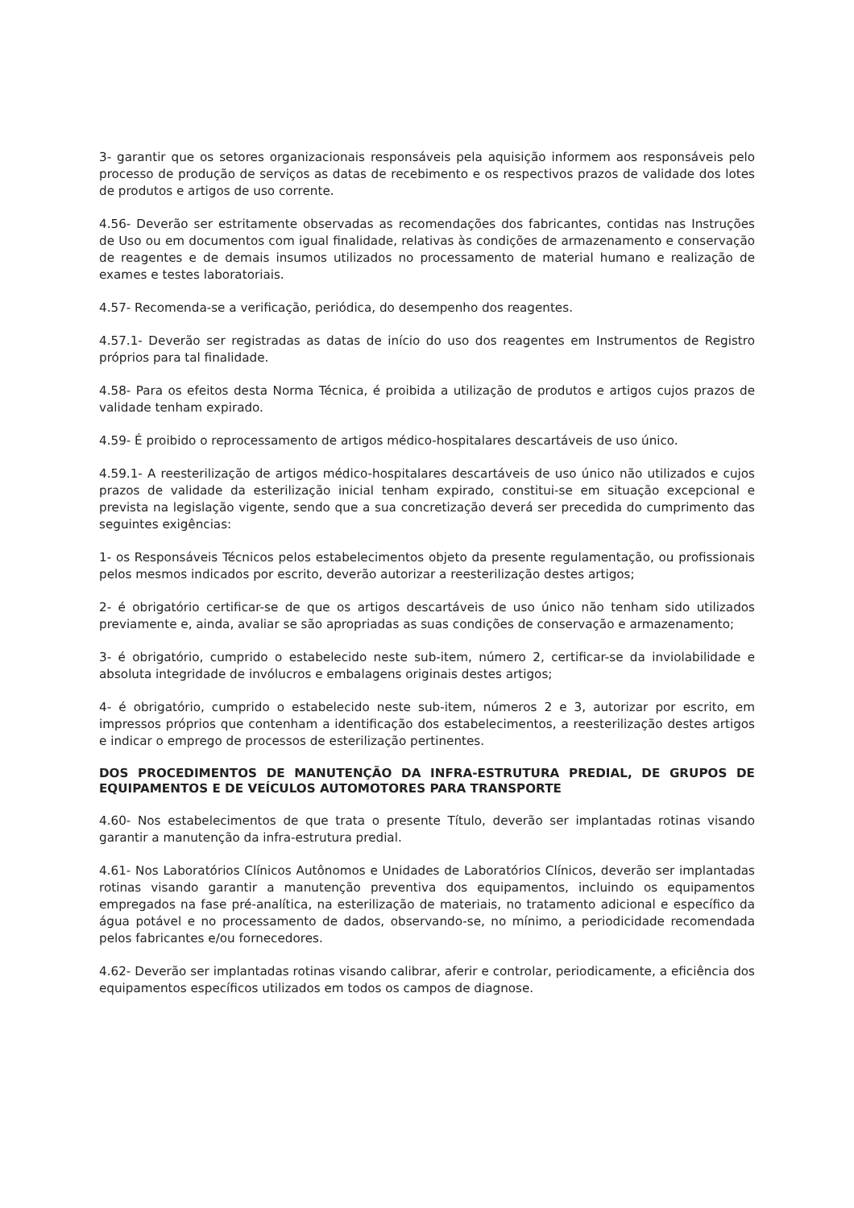3- garantir que os setores organizacionais responsáveis pela aquisição informem aos responsáveis pelo processo de produção de serviços as datas de recebimento e os respectivos prazos de validade dos lotes de produtos e artigos de uso corrente.
4.56- Deverão ser estritamente observadas as recomendações dos fabricantes, contidas nas Instruções de Uso ou em documentos com igual finalidade, relativas às condições de armazenamento e conservação de reagentes e de demais insumos utilizados no processamento de material humano e realização de exames e testes laboratoriais.
4.57- Recomenda-se a verificação, periódica, do desempenho dos reagentes.
4.57.1- Deverão ser registradas as datas de início do uso dos reagentes em Instrumentos de Registro próprios para tal finalidade.
4.58- Para os efeitos desta Norma Técnica, é proibida a utilização de produtos e artigos cujos prazos de validade tenham expirado.
4.59- É proibido o reprocessamento de artigos médico-hospitalares descartáveis de uso único.
4.59.1- A reesterilização de artigos médico-hospitalares descartáveis de uso único não utilizados e cujos prazos de validade da esterilização inicial tenham expirado, constitui-se em situação excepcional e prevista na legislação vigente, sendo que a sua concretização deverá ser precedida do cumprimento das seguintes exigências:
1- os Responsáveis Técnicos pelos estabelecimentos objeto da presente regulamentação, ou profissionais pelos mesmos indicados por escrito, deverão autorizar a reesterilização destes artigos;
2- é obrigatório certificar-se de que os artigos descartáveis de uso único não tenham sido utilizados previamente e, ainda, avaliar se são apropriadas as suas condições de conservação e armazenamento;
3- é obrigatório, cumprido o estabelecido neste sub-item, número 2, certificar-se da inviolabilidade e absoluta integridade de invólucros e embalagens originais destes artigos;
4- é obrigatório, cumprido o estabelecido neste sub-item, números 2 e 3, autorizar por escrito, em impressos próprios que contenham a identificação dos estabelecimentos, a reesterilização destes artigos e indicar o emprego de processos de esterilização pertinentes.
DOS PROCEDIMENTOS DE MANUTENÇÃO DA INFRA-ESTRUTURA PREDIAL, DE GRUPOS DE EQUIPAMENTOS E DE VEÍCULOS AUTOMOTORES PARA TRANSPORTE
4.60- Nos estabelecimentos de que trata o presente Título, deverão ser implantadas rotinas visando garantir a manutenção da infra-estrutura predial.
4.61- Nos Laboratórios Clínicos Autônomos e Unidades de Laboratórios Clínicos, deverão ser implantadas rotinas visando garantir a manutenção preventiva dos equipamentos, incluindo os equipamentos empregados na fase pré-analítica, na esterilização de materiais, no tratamento adicional e específico da água potável e no processamento de dados, observando-se, no mínimo, a periodicidade recomendada pelos fabricantes e/ou fornecedores.
4.62- Deverão ser implantadas rotinas visando calibrar, aferir e controlar, periodicamente, a eficiência dos equipamentos específicos utilizados em todos os campos de diagnose.